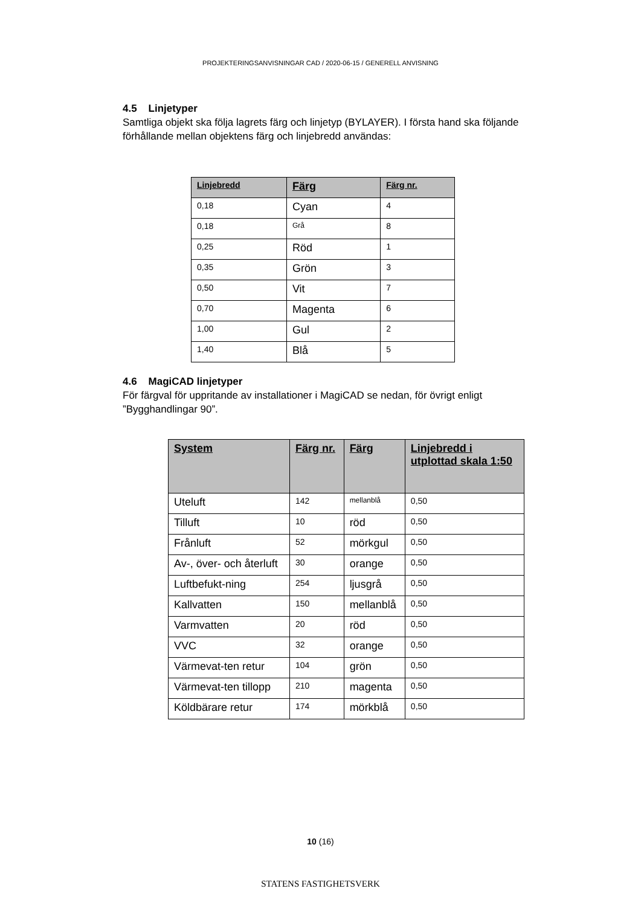PROJEKTERINGSANVISNINGAR CAD / 2020-06-15 / GENERELL ANVISNING
4.5 Linjetyper
Samtliga objekt ska följa lagrets färg och linjetyp (BYLAYER). I första hand ska följande förhållande mellan objektens färg och linjebredd användas:
| Linjebredd | Färg | Färg nr. |
| --- | --- | --- |
| 0,18 | Cyan | 4 |
| 0,18 | Grå | 8 |
| 0,25 | Röd | 1 |
| 0,35 | Grön | 3 |
| 0,50 | Vit | 7 |
| 0,70 | Magenta | 6 |
| 1,00 | Gul | 2 |
| 1,40 | Blå | 5 |
4.6 MagiCAD linjetyper
För färgval för uppritande av installationer i MagiCAD se nedan, för övrigt enligt ”Bygghandlingar 90”.
| System | Färg nr. | Färg | Linjebredd i utplottad skala 1:50 |
| --- | --- | --- | --- |
| Uteluft | 142 | mellanblå | 0,50 |
| Tilluft | 10 | röd | 0,50 |
| Frånluft | 52 | mörkgul | 0,50 |
| Av-, över- och återluft | 30 | orange | 0,50 |
| Luftbefukt-ning | 254 | ljusgrå | 0,50 |
| Kallvatten | 150 | mellanblå | 0,50 |
| Varmvatten | 20 | röd | 0,50 |
| VVC | 32 | orange | 0,50 |
| Värmevat-ten retur | 104 | grön | 0,50 |
| Värmevat-ten tillopp | 210 | magenta | 0,50 |
| Köldbärare retur | 174 | mörkblå | 0,50 |
10 (16)
STATENS FASTIGHETSVERK